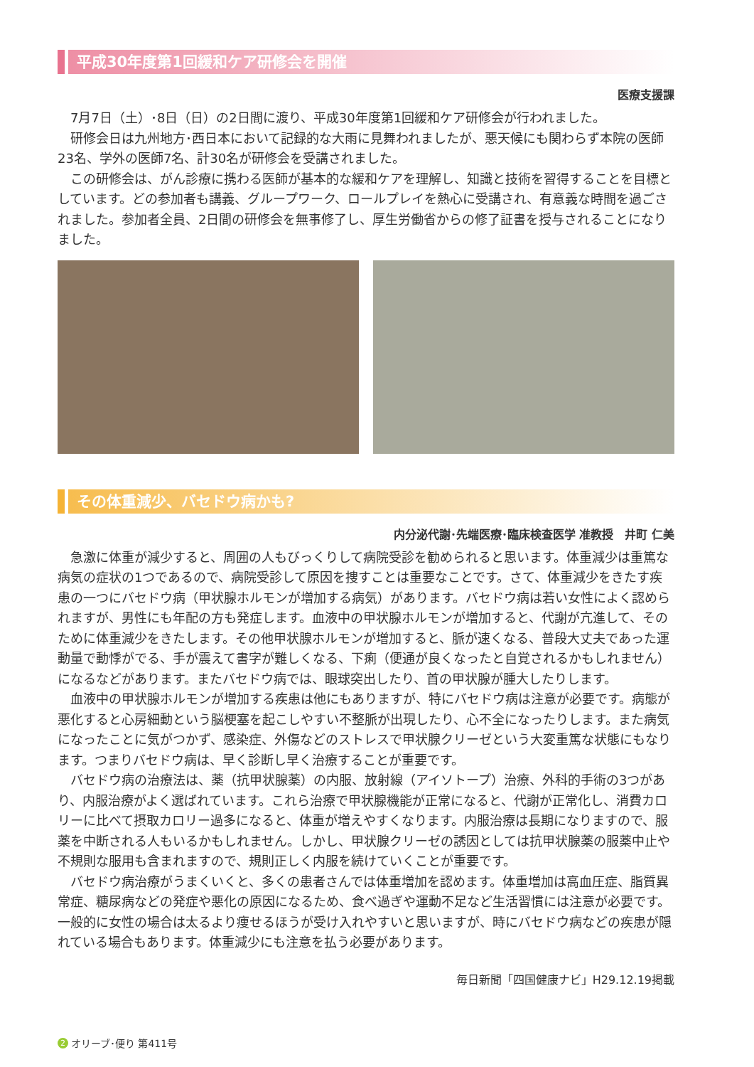平成30年度第1回緩和ケア研修会を開催
医療支援課
7月7日（土）･8日（日）の2日間に渡り、平成30年度第1回緩和ケア研修会が行われました。
研修会日は九州地方･西日本において記録的な大雨に見舞われましたが、悪天候にも関わらず本院の医師23名、学外の医師7名、計30名が研修会を受講されました。
この研修会は、がん診療に携わる医師が基本的な緩和ケアを理解し、知識と技術を習得することを目標としています。どの参加者も講義、グループワーク、ロールプレイを熱心に受講され、有意義な時間を過ごされました。参加者全員、2日間の研修会を無事修了し、厚生労働省からの修了証書を授与されることになりました。
その体重減少、バセドウ病かも?
内分泌代謝･先端医療･臨床検査医学 准教授　井町 仁美
急激に体重が減少すると、周囲の人もびっくりして病院受診を勧められると思います。体重減少は重篤な病気の症状の1つであるので、病院受診して原因を捜すことは重要なことです。さて、体重減少をきたす疾患の一つにバセドウ病（甲状腺ホルモンが増加する病気）があります。バセドウ病は若い女性によく認められますが、男性にも年配の方も発症します。血液中の甲状腺ホルモンが増加すると、代謝が亢進して、そのために体重減少をきたします。その他甲状腺ホルモンが増加すると、脈が速くなる、普段大丈夫であった運動量で動悸がでる、手が震えて書字が難しくなる、下痢（便通が良くなったと自覚されるかもしれません）になるなどがあります。またバセドウ病では、眼球突出したり、首の甲状腺が腫大したりします。
血液中の甲状腺ホルモンが増加する疾患は他にもありますが、特にバセドウ病は注意が必要です。病態が悪化すると心房細動という脳梗塞を起こしやすい不整脈が出現したり、心不全になったりします。また病気になったことに気がつかず、感染症、外傷などのストレスで甲状腺クリーゼという大変重篤な状態にもなります。つまりバセドウ病は、早く診断し早く治療することが重要です。
バセドウ病の治療法は、薬（抗甲状腺薬）の内服、放射線（アイソトープ）治療、外科的手術の3つがあり、内服治療がよく選ばれています。これら治療で甲状腺機能が正常になると、代謝が正常化し、消費カロリーに比べて摂取カロリー過多になると、体重が増えやすくなります。内服治療は長期になりますので、服薬を中断される人もいるかもしれません。しかし、甲状腺クリーゼの誘因としては抗甲状腺薬の服薬中止や不規則な服用も含まれますので、規則正しく内服を続けていくことが重要です。
バセドウ病治療がうまくいくと、多くの患者さんでは体重増加を認めます。体重増加は高血圧症、脂質異常症、糖尿病などの発症や悪化の原因になるため、食べ過ぎや運動不足など生活習慣には注意が必要です。一般的に女性の場合は太るより痩せるほうが受け入れやすいと思いますが、時にバセドウ病などの疾患が隠れている場合もあります。体重減少にも注意を払う必要があります。
毎日新聞「四国健康ナビ」H29.12.19掲載
2 オリーブ･便り 第411号